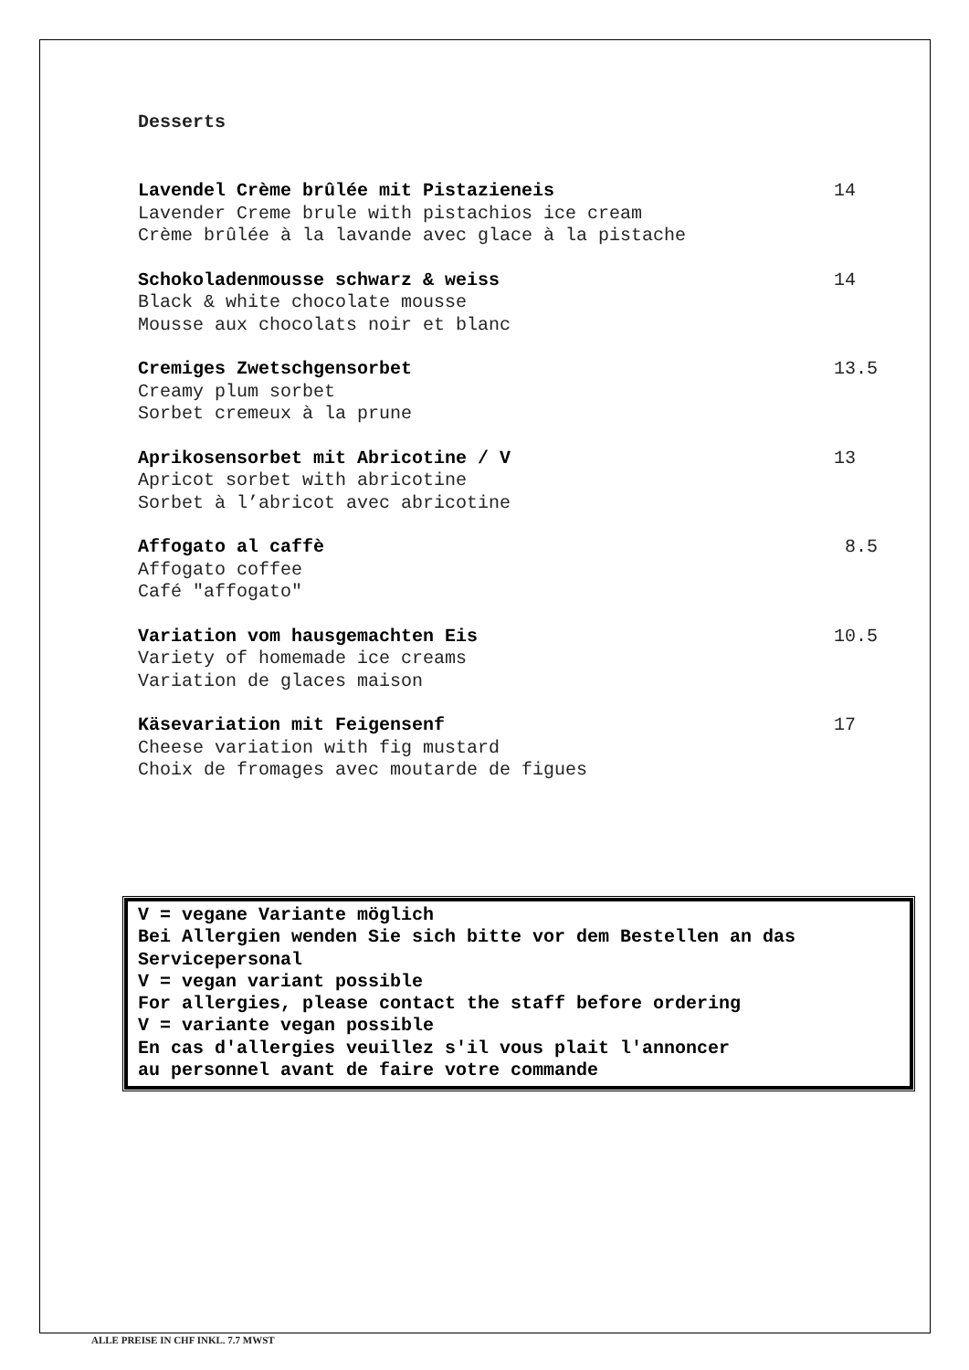Desserts
Lavendel Crème brûlée mit Pistazieneis
Lavender Creme brule with pistachios ice cream
Crème brûlée à la lavande avec glace à la pistache
14
Schokoladenmousse schwarz & weiss
Black & white chocolate mousse
Mousse aux chocolats noir et blanc
14
Cremiges Zwetschgensorbet
Creamy plum sorbet
Sorbet cremeux à la prune
13.5
Aprikosensorbet mit Abricotine / V
Apricot sorbet with abricotine
Sorbet à l’abricot avec abricotine
13
Affogato al caffè
Affogato coffee
Café "affogato"
8.5
Variation vom hausgemachten Eis
Variety of homemade ice creams
Variation de glaces maison
10.5
Käsevariation mit Feigensenf
Cheese variation with fig mustard
Choix de fromages avec moutarde de figues
17
V = vegane Variante möglich
Bei Allergien wenden Sie sich bitte vor dem Bestellen an das
Servicepersonal
V = vegan variant possible
For allergies, please contact the staff before ordering
V = variante vegan possible
En cas d'allergies veuillez s'il vous plait l'annoncer
au personnel avant de faire votre commande
ALLE PREISE IN CHF INKL. 7.7 MWST